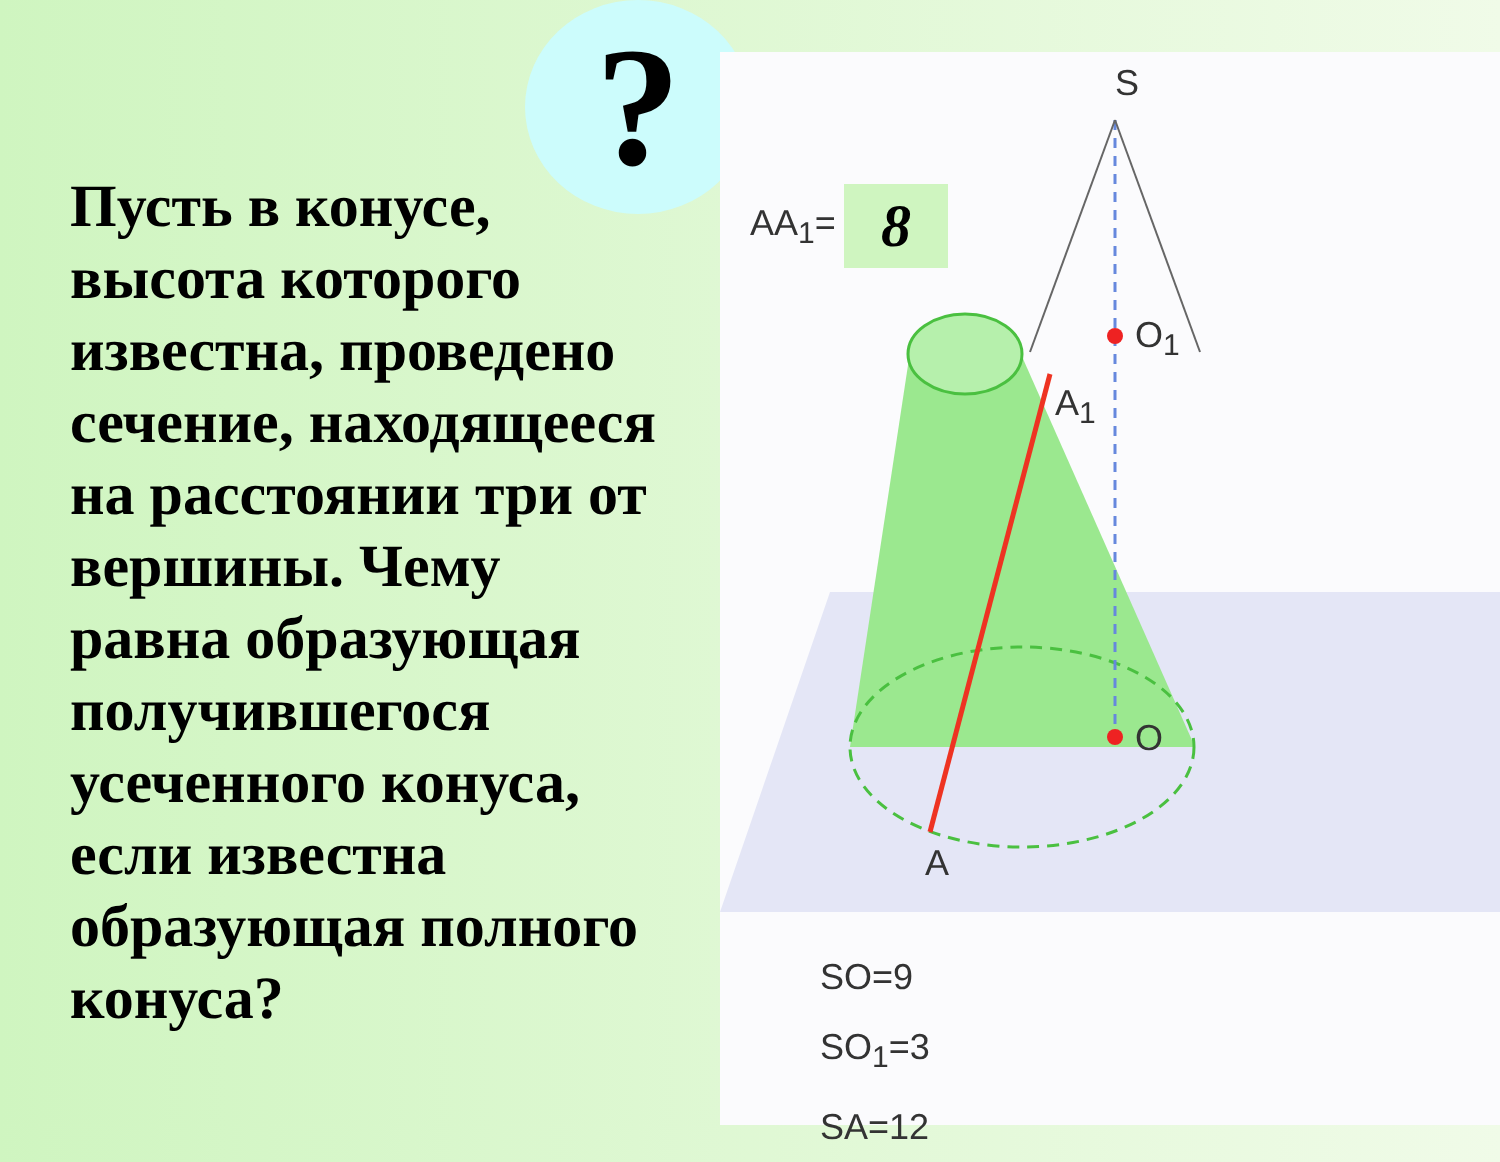?
Пусть в конусе, высота которого известна, проведено сечение, находящееся на расстоянии три от вершины. Чему равна образующая получившегося усеченного конуса, если известна образующая полного конуса?
S
AA<sub>1</sub>= 8
O<sub>1</sub>
A<sub>1</sub>
O
A
SO=9
SO<sub>1</sub>=3
SA=12